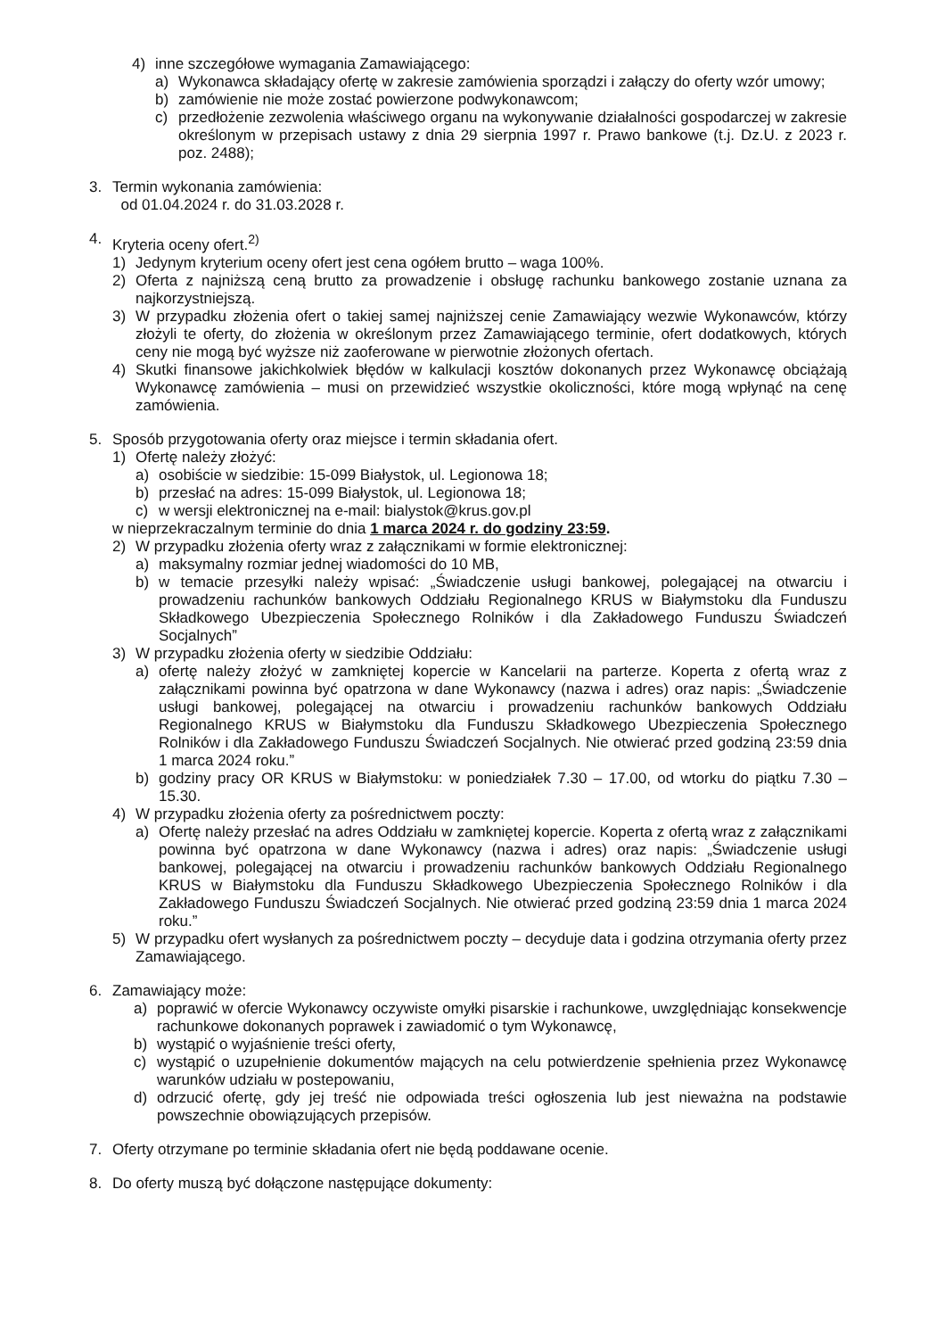4) inne szczegółowe wymagania Zamawiającego:
a) Wykonawca składający ofertę w zakresie zamówienia sporządzi i załączy do oferty wzór umowy;
b) zamówienie nie może zostać powierzone podwykonawcom;
c) przedłożenie zezwolenia właściwego organu na wykonywanie działalności gospodarczej w zakresie określonym w przepisach ustawy z dnia 29 sierpnia 1997 r. Prawo bankowe (t.j. Dz.U. z 2023 r. poz. 2488);
3. Termin wykonania zamówienia:
od 01.04.2024 r. do 31.03.2028 r.
4. Kryteria oceny ofert.<sup>2)</sup>
1) Jedynym kryterium oceny ofert jest cena ogółem brutto – waga 100%.
2) Oferta z najniższą ceną brutto za prowadzenie i obsługę rachunku bankowego zostanie uznana za najkorzystniejszą.
3) W przypadku złożenia ofert o takiej samej najniższej cenie Zamawiający wezwie Wykonawców, którzy złożyli te oferty, do złożenia w określonym przez Zamawiającego terminie, ofert dodatkowych, których ceny nie mogą być wyższe niż zaoferowane w pierwotnie złożonych ofertach.
4) Skutki finansowe jakichkolwiek błędów w kalkulacji kosztów dokonanych przez Wykonawcę obciążają Wykonawcę zamówienia – musi on przewidzieć wszystkie okoliczności, które mogą wpłynąć na cenę zamówienia.
5. Sposób przygotowania oferty oraz miejsce i termin składania ofert.
1) Ofertę należy złożyć:
a) osobiście w siedzibie: 15-099 Białystok, ul. Legionowa 18;
b) przesłać na adres: 15-099 Białystok, ul. Legionowa 18;
c) w wersji elektronicznej na e-mail: bialystok@krus.gov.pl
w nieprzekraczalnym terminie do dnia 1 marca 2024 r. do godziny 23:59.
2) W przypadku złożenia oferty wraz z załącznikami w formie elektronicznej:
a) maksymalny rozmiar jednej wiadomości do 10 MB,
b) w temacie przesyłki należy wpisać: „Świadczenie usługi bankowej, polegającej na otwarciu i prowadzeniu rachunków bankowych Oddziału Regionalnego KRUS w Białymstoku dla Funduszu Składkowego Ubezpieczenia Społecznego Rolników i dla Zakładowego Funduszu Świadczeń Socjalnych”
3) W przypadku złożenia oferty w siedzibie Oddziału:
a) ofertę należy złożyć w zamkniętej kopercie w Kancelarii na parterze. Koperta z ofertą wraz z załącznikami powinna być opatrzona w dane Wykonawcy (nazwa i adres) oraz napis: „Świadczenie usługi bankowej, polegającej na otwarciu i prowadzeniu rachunków bankowych Oddziału Regionalnego KRUS w Białymstoku dla Funduszu Składkowego Ubezpieczenia Społecznego Rolników i dla Zakładowego Funduszu Świadczeń Socjalnych. Nie otwierać przed godziną 23:59 dnia 1 marca 2024 roku.”
b) godziny pracy OR KRUS w Białymstoku: w poniedziałek 7.30 – 17.00, od wtorku do piątku 7.30 – 15.30.
4) W przypadku złożenia oferty za pośrednictwem poczty:
a) Ofertę należy przesłać na adres Oddziału w zamkniętej kopercie. Koperta z ofertą wraz z załącznikami powinna być opatrzona w dane Wykonawcy (nazwa i adres) oraz napis: „Świadczenie usługi bankowej, polegającej na otwarciu i prowadzeniu rachunków bankowych Oddziału Regionalnego KRUS w Białymstoku dla Funduszu Składkowego Ubezpieczenia Społecznego Rolników i dla Zakładowego Funduszu Świadczeń Socjalnych. Nie otwierać przed godziną 23:59 dnia 1 marca 2024 roku.”
5) W przypadku ofert wysłanych za pośrednictwem poczty – decyduje data i godzina otrzymania oferty przez Zamawiającego.
6. Zamawiający może:
a) poprawić w ofercie Wykonawcy oczywiste omyłki pisarskie i rachunkowe, uwzględniając konsekwencje rachunkowe dokonanych poprawek i zawiadomić o tym Wykonawcę,
b) wystąpić o wyjaśnienie treści oferty,
c) wystąpić o uzupełnienie dokumentów mających na celu potwierdzenie spełnienia przez Wykonawcę warunków udziału w postepowaniu,
d) odrzucić ofertę, gdy jej treść nie odpowiada treści ogłoszenia lub jest nieważna na podstawie powszechnie obowiązujących przepisów.
7. Oferty otrzymane po terminie składania ofert nie będą poddawane ocenie.
8. Do oferty muszą być dołączone następujące dokumenty: